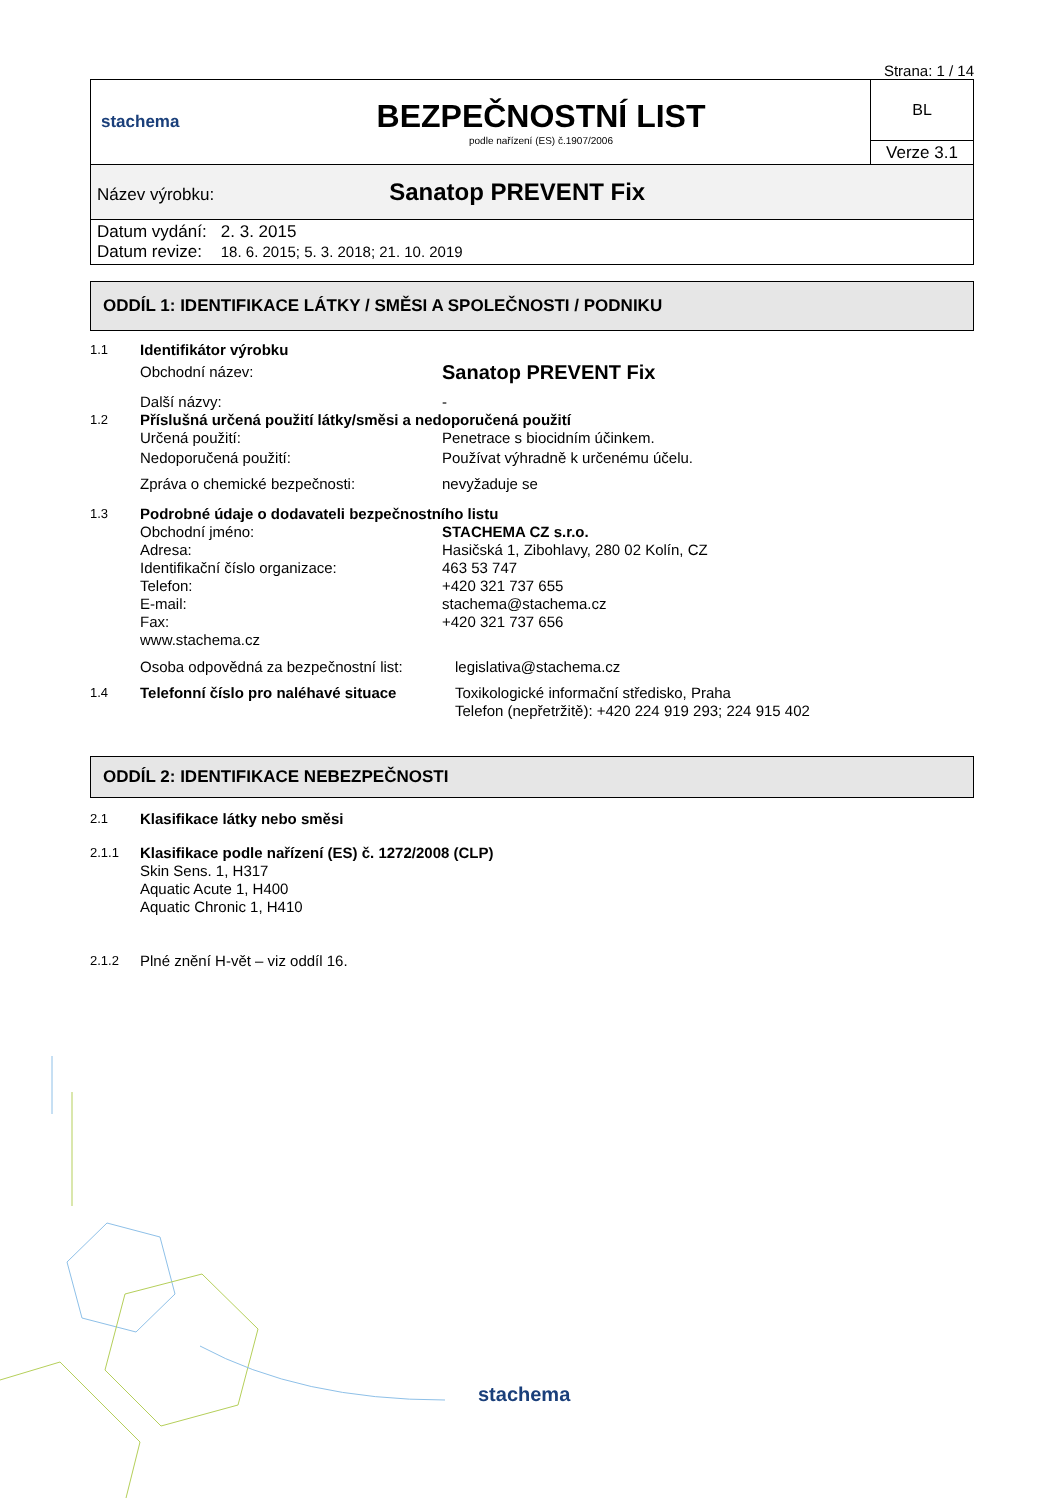Strana: 1 / 14
| stachema | BEZPEČNOSTNÍ LIST podle nařízení (ES) č.1907/2006 | BL |
| | | Verze 3.1 |
| Název výrobku: Sanatop PREVENT Fix | | |
| Datum vydání: 2. 3. 2015 Datum revize: 18. 6. 2015; 5. 3. 2018; 21. 10. 2019 | | |
ODDÍL 1: IDENTIFIKACE LÁTKY / SMĚSI A SPOLEČNOSTI / PODNIKU
1.1
Identifikátor výrobku
Obchodní název:
Sanatop PREVENT Fix
Další názvy: -
1.2
Příslušná určená použití látky/směsi a nedoporučená použití
Určená použití: Penetrace s biocidním účinkem.
Nedoporučená použití: Používat výhradně k určenému účelu.
Zpráva o chemické bezpečnosti: nevyžaduje se
1.3
Podrobné údaje o dodavateli bezpečnostního listu
Obchodní jméno:
Adresa:
Identifikační číslo organizace:
Telefon:
E-mail:
Fax:
www.stachema.cz
STACHEMA CZ s.r.o.
Hasičská 1, Zibohlavy, 280 02 Kolín, CZ
463 53 747
+420 321 737 655
stachema@stachema.cz
+420 321 737 656
Osoba odpovědná za bezpečnostní list:
legislativa@stachema.cz
1.4
Telefonní číslo pro naléhavé situace
Toxikologické informační středisko, Praha
Telefon (nepřetržitě): +420 224 919 293; 224 915 402
ODDÍL 2: IDENTIFIKACE NEBEZPEČNOSTI
2.1
Klasifikace látky nebo směsi
2.1.1
Klasifikace podle nařízení (ES) č. 1272/2008 (CLP)
Skin Sens. 1, H317
Aquatic Acute 1, H400
Aquatic Chronic 1, H410
2.1.2
Plné znění H-vět – viz oddíl 16.
stachema